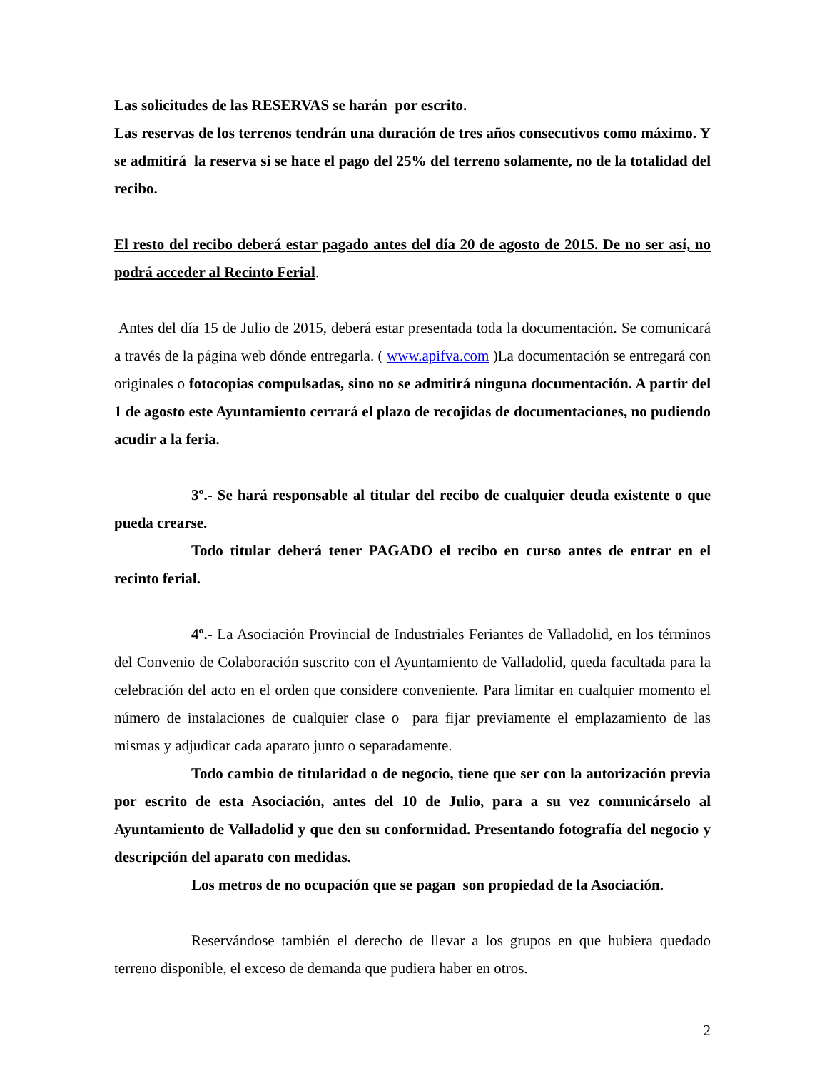Las solicitudes de las RESERVAS se harán por escrito.
Las reservas de los terrenos tendrán una duración de tres años consecutivos como máximo. Y se admitirá la reserva si se hace el pago del 25% del terreno solamente, no de la totalidad del recibo.
El resto del recibo deberá estar pagado antes del día 20 de agosto de 2015. De no ser así, no podrá acceder al Recinto Ferial.
Antes del día 15 de Julio de 2015, deberá estar presentada toda la documentación. Se comunicará a través de la página web dónde entregarla. ( www.apifva.com )La documentación se entregará con originales o fotocopias compulsadas, sino no se admitirá ninguna documentación. A partir del 1 de agosto este Ayuntamiento cerrará el plazo de recojidas de documentaciones, no pudiendo acudir a la feria.
3º.- Se hará responsable al titular del recibo de cualquier deuda existente o que pueda crearse.
Todo titular deberá tener PAGADO el recibo en curso antes de entrar en el recinto ferial.
4º.- La Asociación Provincial de Industriales Feriantes de Valladolid, en los términos del Convenio de Colaboración suscrito con el Ayuntamiento de Valladolid, queda facultada para la celebración del acto en el orden que considere conveniente. Para limitar en cualquier momento el número de instalaciones de cualquier clase o para fijar previamente el emplazamiento de las mismas y adjudicar cada aparato junto o separadamente.
Todo cambio de titularidad o de negocio, tiene que ser con la autorización previa por escrito de esta Asociación, antes del 10 de Julio, para a su vez comunicárselo al Ayuntamiento de Valladolid y que den su conformidad. Presentando fotografía del negocio y descripción del aparato con medidas.
Los metros de no ocupación que se pagan son propiedad de la Asociación.
Reservándose también el derecho de llevar a los grupos en que hubiera quedado terreno disponible, el exceso de demanda que pudiera haber en otros.
2